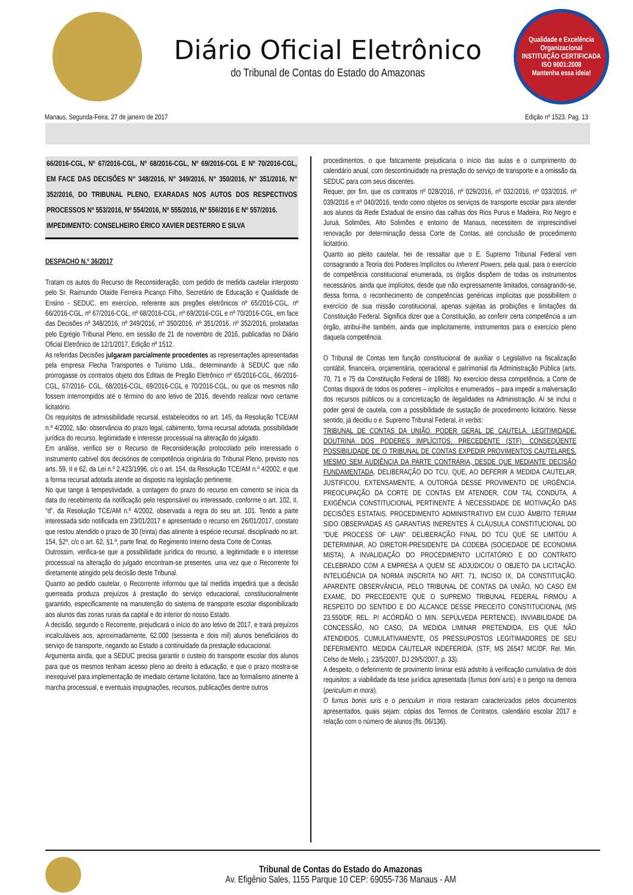Diário Oficial Eletrônico
do Tribunal de Contas do Estado do Amazonas
Qualidade e Excelência Organizacional
INSTITUIÇÃO CERTIFICADA
ISO 9001:2008
Mantenha essa ideia!
Manaus, Segunda-Feira, 27 de janeiro de 2017 Edição nº 1523, Pag. 13
66/2016-CGL, Nº 67/2016-CGL, Nº 68/2016-CGL, Nº 69/2016-CGL E Nº 70/2016-CGL, EM FACE DAS DECISÕES N° 348/2016, N° 349/2016, N° 350/2016, N° 351/2016, N° 352/2016, DO TRIBUNAL PLENO, EXARADAS NOS AUTOS DOS RESPECTIVOS PROCESSOS Nº 553/2016, Nº 554/2016, Nº 555/2016, Nº 556/2016 E Nº 557/2016.
IMPEDIMENTO: CONSELHEIRO ÉRICO XAVIER DESTERRO E SILVA
DESPACHO N.º 36/2017
Tratam os autos do Recurso de Reconsideração, com pedido de medida cautelar interposto pelo Sr. Raimundo Otaíde Ferreira Picanço Filho, Secretário de Educação e Qualidade de Ensino - SEDUC, em exercício, referente aos pregões eletrônicos nº 65/2016-CGL, nº 66/2016-CGL, nº 67/2016-CGL, nº 68/2016-CGL, nº 69/2016-CGL e nº 70/2016-CGL, em face das Decisões nº 348/2016, nº 349/2016, nº 350/2016, nº 351/2016, nº 352/2016, prolatadas pelo Egrégio Tribunal Pleno, em sessão de 21 de novembro de 2016, publicadas no Diário Oficial Eletrônico de 12/1/2017, Edição nº 1512.
As referidas Decisões julgaram parcialmente procedentes as representações apresentadas pela empresa Flecha Transportes e Turismo Ltda., determinando à SEDUC que não prorrogasse os contratos objeto dos Editais de Pregão Eletrônico nº 65/2016-CGL, 66/2016-CGL, 67/2016- CGL, 68/2016-CGL, 69/2016-CGL e 70/2016-CGL, ou que os mesmos não fossem interrompidos até o término do ano letivo de 2016, devendo realizar novo certame licitatório.
Os requisitos de admissibilidade recursal, estabelecidos no art. 145, da Resolução TCE/AM n.º 4/2002, são: observância do prazo legal, cabimento, forma recursal adotada, possibilidade jurídica do recurso, legitimidade e interesse processual na alteração do julgado.
Em análise, verifico ser o Recurso de Reconsideração protocolado pelo interessado o instrumento cabível dos decisórios de competência originária do Tribunal Pleno, previsto nos arts. 59, II e 62, da Lei n.º 2.423/1996, c/c o art. 154, da Resolução TCE/AM n.º 4/2002, e que a forma recursal adotada atende ao disposto na legislação pertinente.
No que tange à tempestividade, a contagem do prazo do recurso em comento se inicia da data do recebimento da notificação pelo responsável ou interessado, conforme o art. 102, II, “d”, da Resolução TCE/AM n.º 4/2002, observada a regra do seu art. 101. Tendo a parte interessada sido notificada em 23/01/2017 e apresentado o recurso em 26/01/2017, constato que restou atendido o prazo de 30 (trinta) dias atinente à espécie recursal, disciplinado no art. 154, §2º, c/c o art. 62, §1.º, parte final, do Regimento Interno desta Corte de Contas.
Outrossim, verifica-se que a possibilidade jurídica do recurso, a legitimidade e o interesse processual na alteração do julgado encontram-se presentes, uma vez que o Recorrente foi diretamente atingido pela decisão deste Tribunal.
Quanto ao pedido cautelar, o Recorrente informou que tal medida impedirá que a decisão guerreada produza prejuízos à prestação do serviço educacional, constitucionalmente garantido, especificamente na manutenção do sistema de transporte escolar disponibilizado aos alunos das zonas rurais da capital e do interior do nosso Estado.
A decisão, segundo o Recorrente, prejudicará o início do ano letivo de 2017, e trará prejuízos incalculáveis aos, aproximadamente, 62.000 (sessenta e dois mil) alunos beneficiários do serviço de transporte, negando ao Estado a continuidade da prestação educacional.
Argumenta ainda, que a SEDUC precisa garantir o custeio do transporte escolar dos alunos para que os mesmos tenham acesso pleno ao direito à educação, e que o prazo mostra-se inexequível para implementação de imediato certame licitatório, face ao formalismo atinente à marcha processual, e eventuais impugnações, recursos, publicações dentre outros
procedimentos, o que faticamente prejudicaria o início das aulas e o cumprimento do calendário anual, com descontinuidade na prestação do serviço de transporte e a omissão da SEDUC para com seus discentes.
Requer, por fim, que os contratos nº 028/2016, nº 029/2016, nº 032/2016, nº 033/2016, nº 039/2016 e nº 040/2016, tendo como objetos os serviços de transporte escolar para atender aos alunos da Rede Estadual de ensino das calhas dos Rios Purus e Madeira, Rio Negro e Juruá, Solimões, Alto Solimões e entorno de Manaus, necessitem de imprescindível renovação por determinação dessa Corte de Contas, até conclusão de procedimento licitatório.
Quanto ao pleito cautelar, hei de ressaltar que o E. Supremo Tribunal Federal vem consagrando a Teoria dos Poderes Implícitos ou Inherent Powers, pela qual, para o exercício de competência constitucional enumerada, os órgãos dispõem de todas os instrumentos necessários, ainda que implícitos, desde que não expressamente limitados, consagrando-se, dessa forma, o reconhecimento de competências genéricas implícitas que possibilitem o exercício de sua missão constitucional, apenas sujeitas às proibições e limitações da Constituição Federal. Significa dizer que a Constituição, ao conferir certa competência a um órgão, atribui-lhe também, ainda que implicitamente, instrumentos para o exercício pleno daquela competência.
O Tribunal de Contas tem função constitucional de auxiliar o Legislativo na fiscalização contábil, financeira, orçamentária, operacional e patrimonial da Administração Pública (arts. 70, 71 e 75 da Constituição Federal de 1988). No exercício dessa competência, a Corte de Contas disporá de todos os poderes – implícitos e enumerados – para impedir a malversação dos recursos públicos ou a concretização de ilegalidades na Administração. Aí se inclui o poder geral de cautela, com a possibilidade de sustação de procedimento licitatório. Nesse sentido, já decidiu o e. Supremo Tribunal Federal, in verbis:
TRIBUNAL DE CONTAS DA UNIÃO. PODER GERAL DE CAUTELA. LEGITIMIDADE. DOUTRINA DOS PODERES IMPLÍCITOS. PRECEDENTE (STF). CONSEQÜENTE POSSIBILIDADE DE O TRIBUNAL DE CONTAS EXPEDIR PROVIMENTOS CAUTELARES, MESMO SEM AUDIÊNCIA DA PARTE CONTRÁRIA, DESDE QUE MEDIANTE DECISÃO FUNDAMENTADA. DELIBERAÇÃO DO TCU, QUE, AO DEFERIR A MEDIDA CAUTELAR, JUSTIFICOU, EXTENSAMENTE, A OUTORGA DESSE PROVIMENTO DE URGÊNCIA. PREOCUPAÇÃO DA CORTE DE CONTAS EM ATENDER, COM TAL CONDUTA, A EXIGÊNCIA CONSTITUCIONAL PERTINENTE À NECESSIDADE DE MOTIVAÇÃO DAS DECISÕES ESTATAIS. PROCEDIMENTO ADMINISTRATIVO EM CUJO ÂMBITO TERIAM SIDO OBSERVADAS AS GARANTIAS INERENTES À CLÁUSULA CONSTITUCIONAL DO "DUE PROCESS OF LAW". DELIBERAÇÃO FINAL DO TCU QUE SE LIMITOU A DETERMINAR, AO DIRETOR-PRESIDENTE DA CODEBA (SOCIEDADE DE ECONOMIA MISTA), A INVALIDAÇÃO DO PROCEDIMENTO LICITATÓRIO E DO CONTRATO CELEBRADO COM A EMPRESA A QUEM SE ADJUDICOU O OBJETO DA LICITAÇÃO. INTELIGÊNCIA DA NORMA INSCRITA NO ART. 71, INCISO IX, DA CONSTITUIÇÃO. APARENTE OBSERVÂNCIA, PELO TRIBUNAL DE CONTAS DA UNIÃO, NO CASO EM EXAME, DO PRECEDENTE QUE O SUPREMO TRIBUNAL FEDERAL FIRMOU A RESPEITO DO SENTIDO E DO ALCANCE DESSE PRECEITO CONSTITUCIONAL (MS 23.550/DF, REL. P/ ACÓRDÃO O MIN. SEPÚLVEDA PERTENCE). INVIABILIDADE DA CONCESSÃO, NO CASO, DA MEDIDA LIMINAR PRETENDIDA, EIS QUE NÃO ATENDIDOS, CUMULATIVAMENTE, OS PRESSUPOSTOS LEGITIMADORES DE SEU DEFERIMENTO. MEDIDA CAUTELAR INDEFERIDA. (STF, MS 26547 MC/DF, Rel. Min. Celso de Mello, j. 23/5/2007, DJ 29/5/2007, p. 33).
A despeito, o deferimento de provimento liminar está adstrito à verificação cumulativa de dois requisitos: a viabilidade da tese jurídica apresentada (fumus boni iuris) e o perigo na demora (periculum in mora).
O fumus bonis iuris e o periculum in mora restaram caracterizados pelos documentos apresentados, quais sejam: cópias dos Termos de Contratos, calendário escolar 2017 e relação com o número de alunos (fls. 06/136).
Tribunal de Contas do Estado do Amazonas
Av. Efigênio Sales, 1155 Parque 10 CEP: 69055-736 Manaus - AM